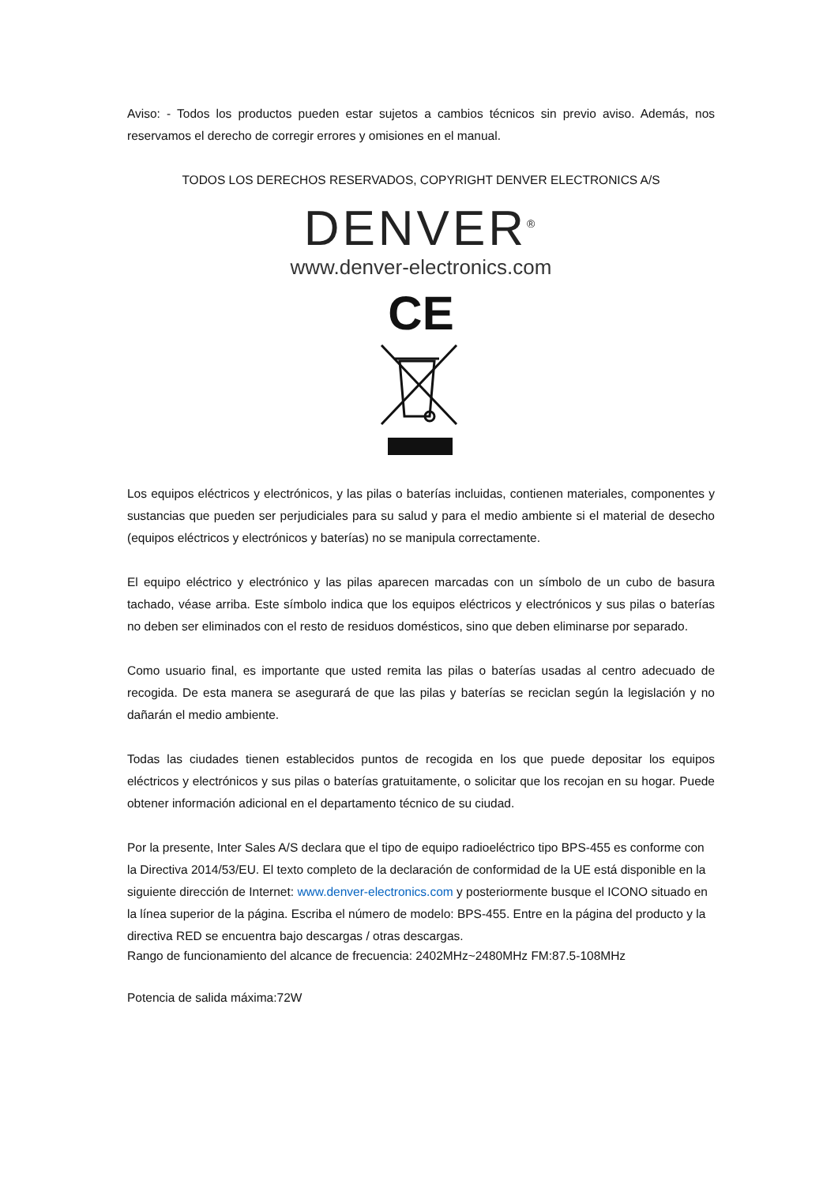Aviso: - Todos los productos pueden estar sujetos a cambios técnicos sin previo aviso. Además, nos reservamos el derecho de corregir errores y omisiones en el manual.
TODOS LOS DERECHOS RESERVADOS, COPYRIGHT DENVER ELECTRONICS A/S
DENVER<sup>®</sup>
www.denver-electronics.com
CE
Los equipos eléctricos y electrónicos, y las pilas o baterías incluidas, contienen materiales, componentes y sustancias que pueden ser perjudiciales para su salud y para el medio ambiente si el material de desecho (equipos eléctricos y electrónicos y baterías) no se manipula correctamente.
El equipo eléctrico y electrónico y las pilas aparecen marcadas con un símbolo de un cubo de basura tachado, véase arriba. Este símbolo indica que los equipos eléctricos y electrónicos y sus pilas o baterías no deben ser eliminados con el resto de residuos domésticos, sino que deben eliminarse por separado.
Como usuario final, es importante que usted remita las pilas o baterías usadas al centro adecuado de recogida. De esta manera se asegurará de que las pilas y baterías se reciclan según la legislación y no dañarán el medio ambiente.
Todas las ciudades tienen establecidos puntos de recogida en los que puede depositar los equipos eléctricos y electrónicos y sus pilas o baterías gratuitamente, o solicitar que los recojan en su hogar. Puede obtener información adicional en el departamento técnico de su ciudad.
Por la presente, Inter Sales A/S declara que el tipo de equipo radioeléctrico tipo BPS-455 es conforme con la Directiva 2014/53/EU. El texto completo de la declaración de conformidad de la UE está disponible en la siguiente dirección de Internet: www.denver-electronics.com y posteriormente busque el ICONO situado en la línea superior de la página. Escriba el número de modelo: BPS-455. Entre en la página del producto y la directiva RED se encuentra bajo descargas / otras descargas.
Rango de funcionamiento del alcance de frecuencia: 2402MHz~2480MHz FM:87.5-108MHz
Potencia de salida máxima:72W